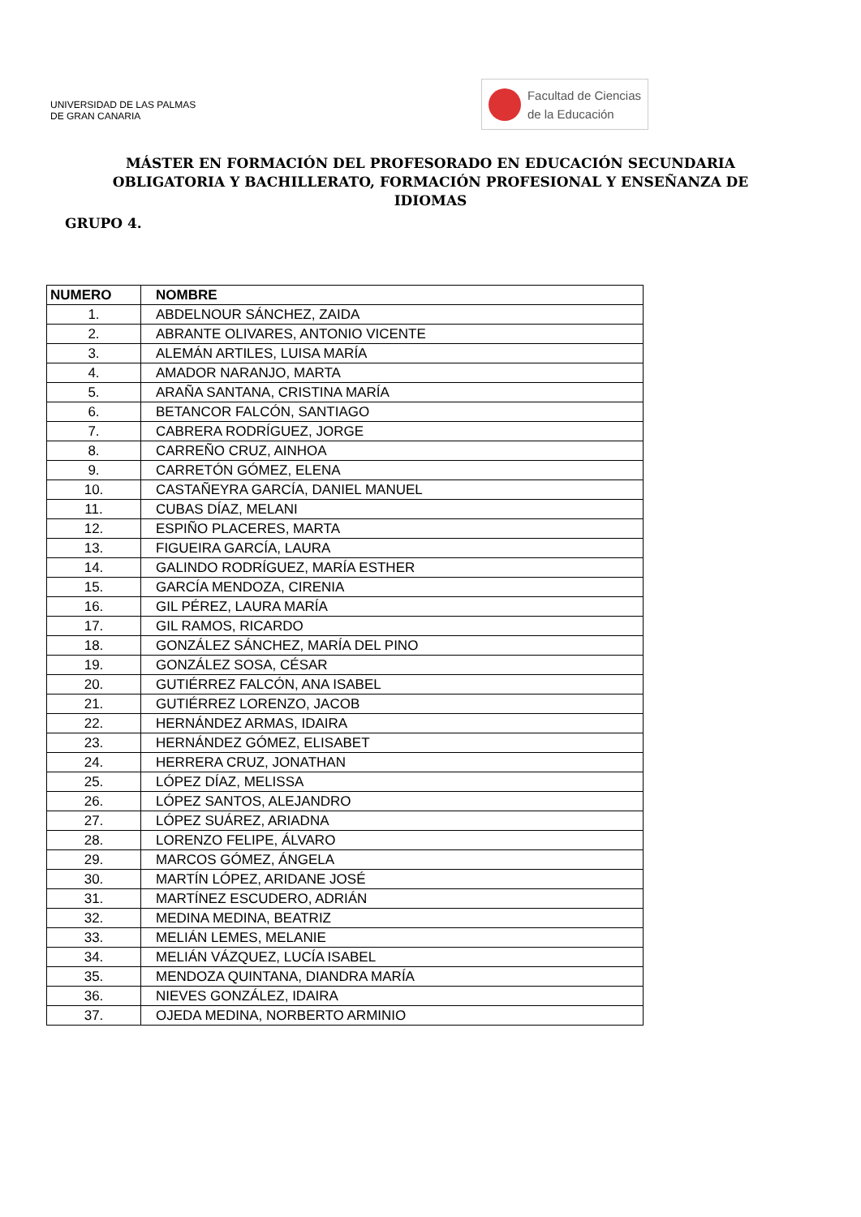UNIVERSIDAD DE LAS PALMAS
DE GRAN CANARIA
Facultad de Ciencias
de la Educación
MÁSTER EN FORMACIÓN DEL PROFESORADO EN EDUCACIÓN SECUNDARIA OBLIGATORIA Y BACHILLERATO, FORMACIÓN PROFESIONAL Y ENSEÑANZA DE IDIOMAS
GRUPO 4.
| NUMERO | NOMBRE |
| --- | --- |
| 1. | ABDELNOUR SÁNCHEZ, ZAIDA |
| 2. | ABRANTE OLIVARES, ANTONIO VICENTE |
| 3. | ALEMÁN ARTILES, LUISA MARÍA |
| 4. | AMADOR NARANJO, MARTA |
| 5. | ARAÑA SANTANA, CRISTINA MARÍA |
| 6. | BETANCOR FALCÓN, SANTIAGO |
| 7. | CABRERA RODRÍGUEZ, JORGE |
| 8. | CARREÑO CRUZ, AINHOA |
| 9. | CARRETÓN GÓMEZ, ELENA |
| 10. | CASTAÑEYRA GARCÍA, DANIEL MANUEL |
| 11. | CUBAS DÍAZ, MELANI |
| 12. | ESPIÑO PLACERES, MARTA |
| 13. | FIGUEIRA GARCÍA, LAURA |
| 14. | GALINDO RODRÍGUEZ, MARÍA ESTHER |
| 15. | GARCÍA MENDOZA, CIRENIA |
| 16. | GIL PÉREZ, LAURA MARÍA |
| 17. | GIL RAMOS, RICARDO |
| 18. | GONZÁLEZ SÁNCHEZ, MARÍA DEL PINO |
| 19. | GONZÁLEZ SOSA, CÉSAR |
| 20. | GUTIÉRREZ FALCÓN, ANA ISABEL |
| 21. | GUTIÉRREZ LORENZO, JACOB |
| 22. | HERNÁNDEZ ARMAS, IDAIRA |
| 23. | HERNÁNDEZ GÓMEZ, ELISABET |
| 24. | HERRERA CRUZ, JONATHAN |
| 25. | LÓPEZ DÍAZ, MELISSA |
| 26. | LÓPEZ SANTOS, ALEJANDRO |
| 27. | LÓPEZ SUÁREZ, ARIADNA |
| 28. | LORENZO FELIPE, ÁLVARO |
| 29. | MARCOS GÓMEZ, ÁNGELA |
| 30. | MARTÍN LÓPEZ, ARIDANE JOSÉ |
| 31. | MARTÍNEZ ESCUDERO, ADRIÁN |
| 32. | MEDINA MEDINA, BEATRIZ |
| 33. | MELIÁN LEMES, MELANIE |
| 34. | MELIÁN VÁZQUEZ, LUCÍA ISABEL |
| 35. | MENDOZA QUINTANA, DIANDRA MARÍA |
| 36. | NIEVES GONZÁLEZ, IDAIRA |
| 37. | OJEDA MEDINA, NORBERTO ARMINIO |